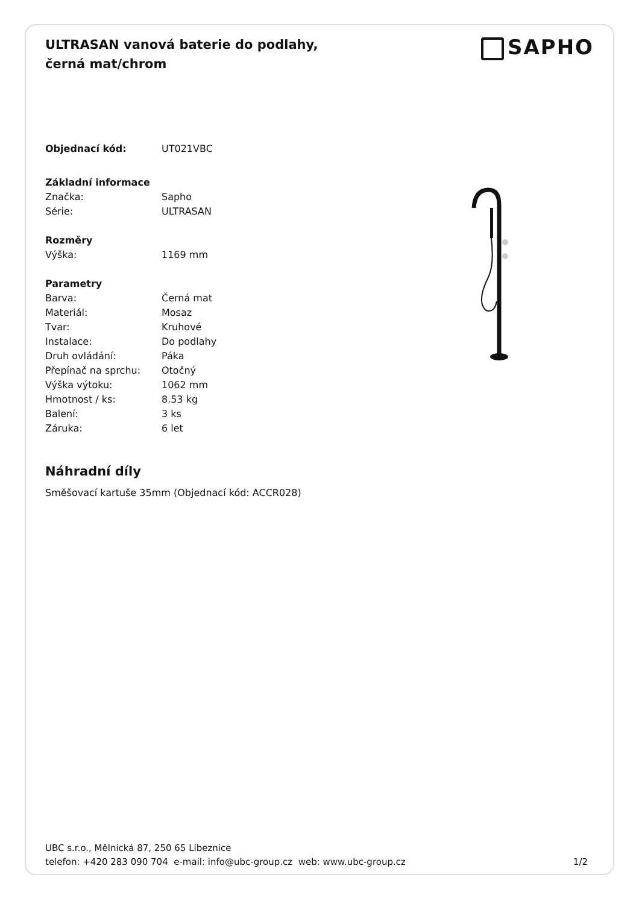SAPHO
ULTRASAN vanová baterie do podlahy, černá mat/chrom
| Objednací kód: | UT021VBC |
| Základní informace | |
| Značka: | Sapho |
| Série: | ULTRASAN |
| Rozměry | |
| Výška: | 1169 mm |
| Parametry | |
| Barva: | Černá mat |
| Materiál: | Mosaz |
| Tvar: | Kruhové |
| Instalace: | Do podlahy |
| Druh ovládání: | Páka |
| Přepínač na sprchu: | Otočný |
| Výška výtoku: | 1062 mm |
| Hmotnost / ks: | 8.53 kg |
| Balení: | 3 ks |
| Záruka: | 6 let |
Náhradní díly
Směšovací kartuše 35mm (Objednací kód: ACCR028)
UBC s.r.o., Mělnická 87, 250 65 Líbeznice
telefon: +420 283 090 704 e-mail: info@ubc-group.cz web: www.ubc-group.cz 1/2